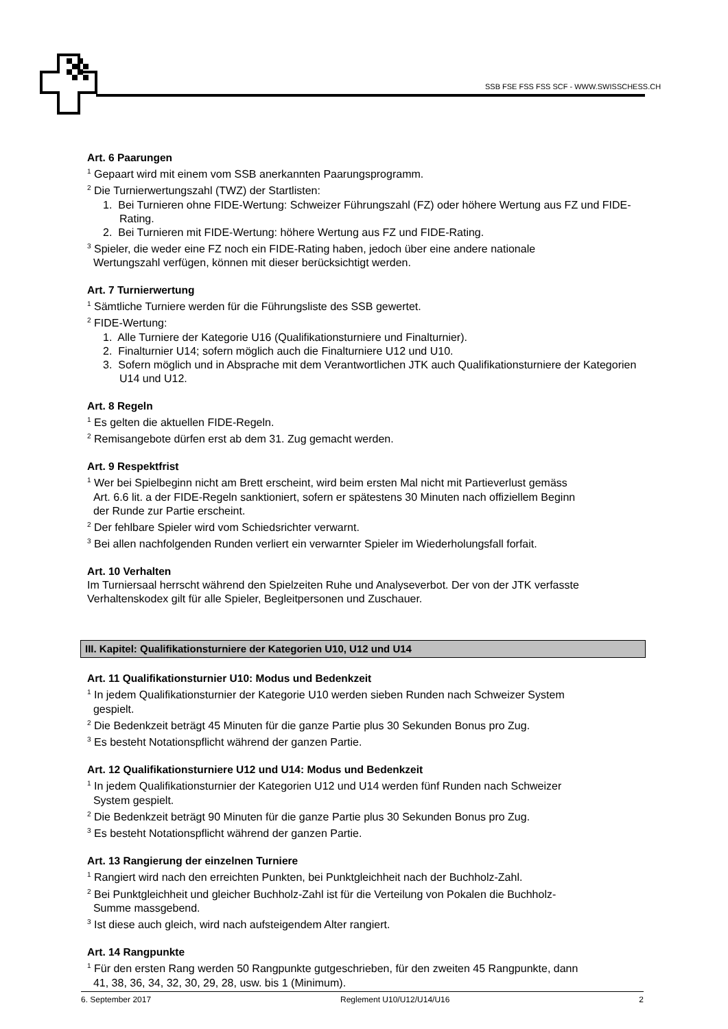SSB FSE FSS FSS SCF - WWW.SWISSCHESS.CH
Art. 6 Paarungen
<sup>1</sup> Gepaart wird mit einem vom SSB anerkannten Paarungsprogramm.
<sup>2</sup> Die Turnierwertungszahl (TWZ) der Startlisten:
1. Bei Turnieren ohne FIDE-Wertung: Schweizer Führungszahl (FZ) oder höhere Wertung aus FZ und FIDE-Rating.
2. Bei Turnieren mit FIDE-Wertung: höhere Wertung aus FZ und FIDE-Rating.
<sup>3</sup> Spieler, die weder eine FZ noch ein FIDE-Rating haben, jedoch über eine andere nationale
Wertungszahl verfügen, können mit dieser berücksichtigt werden.
Art. 7 Turnierwertung
<sup>1</sup> Sämtliche Turniere werden für die Führungsliste des SSB gewertet.
<sup>2</sup> FIDE-Wertung:
1. Alle Turniere der Kategorie U16 (Qualifikationsturniere und Finalturnier).
2. Finalturnier U14; sofern möglich auch die Finalturniere U12 und U10.
3. Sofern möglich und in Absprache mit dem Verantwortlichen JTK auch Qualifikationsturniere der Kategorien U14 und U12.
Art. 8 Regeln
<sup>1</sup> Es gelten die aktuellen FIDE-Regeln.
<sup>2</sup> Remisangebote dürfen erst ab dem 31. Zug gemacht werden.
Art. 9 Respektfrist
<sup>1</sup> Wer bei Spielbeginn nicht am Brett erscheint, wird beim ersten Mal nicht mit Partieverlust gemäss
Art. 6.6 lit. a der FIDE-Regeln sanktioniert, sofern er spätestens 30 Minuten nach offiziellem Beginn
der Runde zur Partie erscheint.
<sup>2</sup> Der fehlbare Spieler wird vom Schiedsrichter verwarnt.
<sup>3</sup> Bei allen nachfolgenden Runden verliert ein verwarnter Spieler im Wiederholungsfall forfait.
Art. 10 Verhalten
Im Turniersaal herrscht während den Spielzeiten Ruhe und Analyseverbot. Der von der JTK verfasste Verhaltenskodex gilt für alle Spieler, Begleitpersonen und Zuschauer.
III. Kapitel: Qualifikationsturniere der Kategorien U10, U12 und U14
Art. 11 Qualifikationsturnier U10: Modus und Bedenkzeit
<sup>1</sup> In jedem Qualifikationsturnier der Kategorie U10 werden sieben Runden nach Schweizer System
gespielt.
<sup>2</sup> Die Bedenkzeit beträgt 45 Minuten für die ganze Partie plus 30 Sekunden Bonus pro Zug.
<sup>3</sup> Es besteht Notationspflicht während der ganzen Partie.
Art. 12 Qualifikationsturniere U12 und U14: Modus und Bedenkzeit
<sup>1</sup> In jedem Qualifikationsturnier der Kategorien U12 und U14 werden fünf Runden nach Schweizer
System gespielt.
<sup>2</sup> Die Bedenkzeit beträgt 90 Minuten für die ganze Partie plus 30 Sekunden Bonus pro Zug.
<sup>3</sup> Es besteht Notationspflicht während der ganzen Partie.
Art. 13 Rangierung der einzelnen Turniere
<sup>1</sup> Rangiert wird nach den erreichten Punkten, bei Punktgleichheit nach der Buchholz-Zahl.
<sup>2</sup> Bei Punktgleichheit und gleicher Buchholz-Zahl ist für die Verteilung von Pokalen die Buchholz-
Summe massgebend.
<sup>3</sup> Ist diese auch gleich, wird nach aufsteigendem Alter rangiert.
Art. 14 Rangpunkte
<sup>1</sup> Für den ersten Rang werden 50 Rangpunkte gutgeschrieben, für den zweiten 45 Rangpunkte, dann
41, 38, 36, 34, 32, 30, 29, 28, usw. bis 1 (Minimum).
6. September 2017 Reglement U10/U12/U14/U16 2